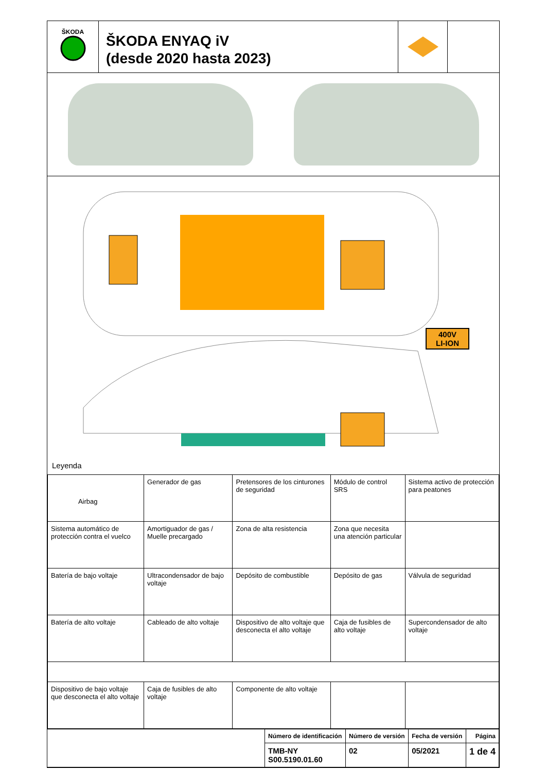ŠKODA
ŠKODA ENYAQ iV
(desde 2020 hasta 2023)
400V
LI-ION
Leyenda
| Airbag | Generador de gas | Pretensores de los cinturones de seguridad | Módulo de control SRS | Sistema activo de protección para peatones |
| Sistema automático de protección contra el vuelco | Amortiguador de gas / Muelle precargado | Zona de alta resistencia | Zona que necesita una atención particular | |
| Batería de bajo voltaje | Ultracondensador de bajo voltaje | Depósito de combustible | Depósito de gas | Válvula de seguridad |
| Batería de alto voltaje | Cableado de alto voltaje | Dispositivo de alto voltaje que desconecta el alto voltaje | Caja de fusibles de alto voltaje | Supercondensador de alto voltaje |
| Dispositivo de bajo voltaje que desconecta el alto voltaje | Caja de fusibles de alto voltaje | Componente de alto voltaje | | |
| | Número de identificación | Número de versión | Fecha de versión | Página |
| | TMB-NY S00.5190.01.60 | 02 | 05/2021 | 1 de 4 |